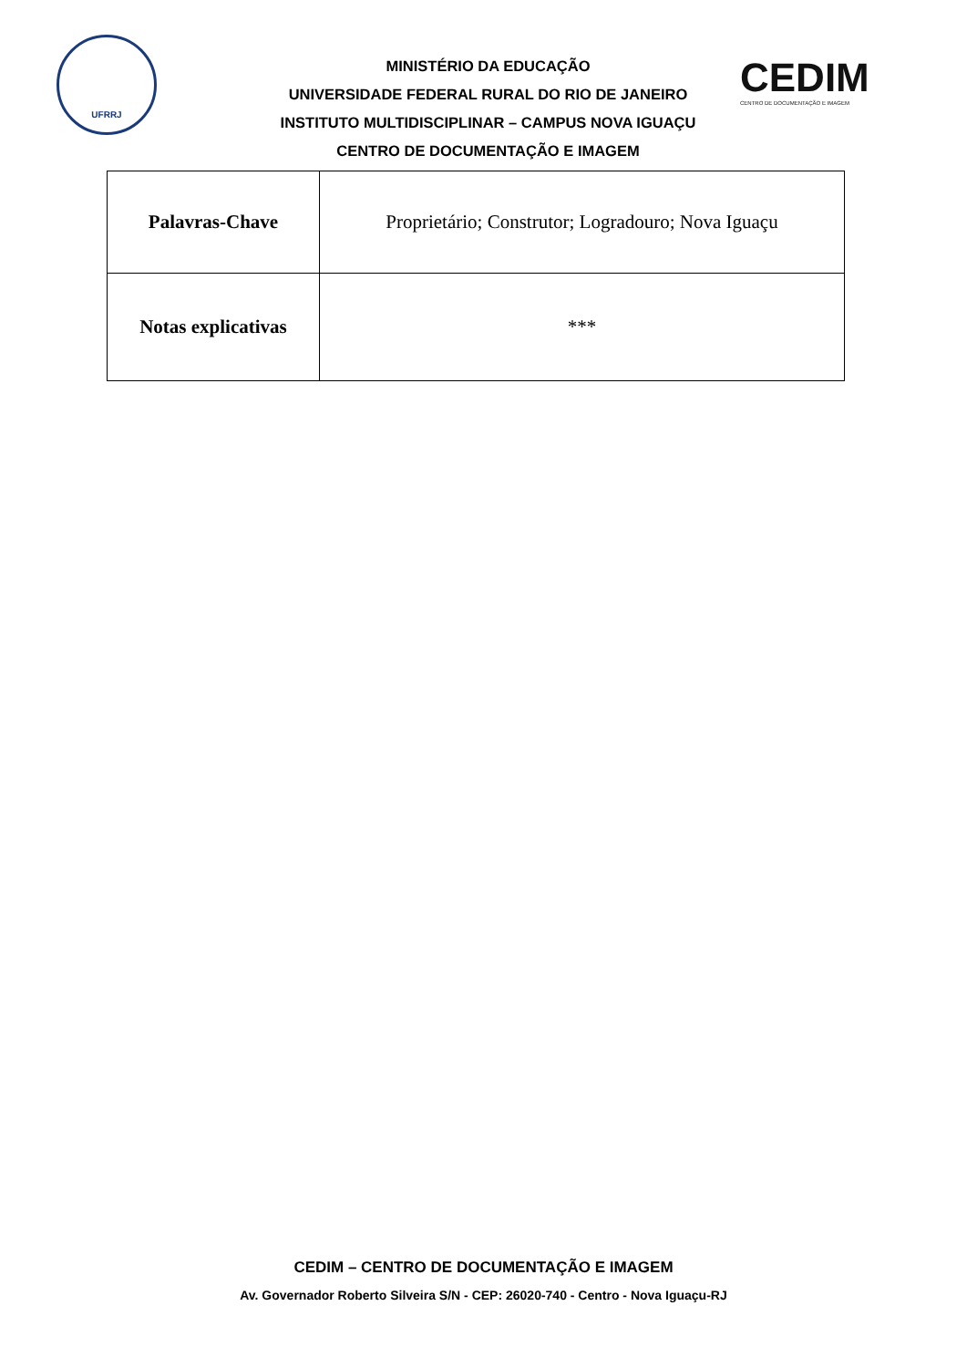UFRRJ
CEDIM
CENTRO DE DOCUMENTAÇÃO E IMAGEM
MINISTÉRIO DA EDUCAÇÃO
UNIVERSIDADE FEDERAL RURAL DO RIO DE JANEIRO
INSTITUTO MULTIDISCIPLINAR – CAMPUS NOVA IGUAÇU
CENTRO DE DOCUMENTAÇÃO E IMAGEM
| Palavras-Chave | Proprietário; Construtor; Logradouro; Nova Iguaçu |
| Notas explicativas | *** |
CEDIM – CENTRO DE DOCUMENTAÇÃO E IMAGEM
Av. Governador Roberto Silveira S/N - CEP: 26020-740 - Centro - Nova Iguaçu-RJ